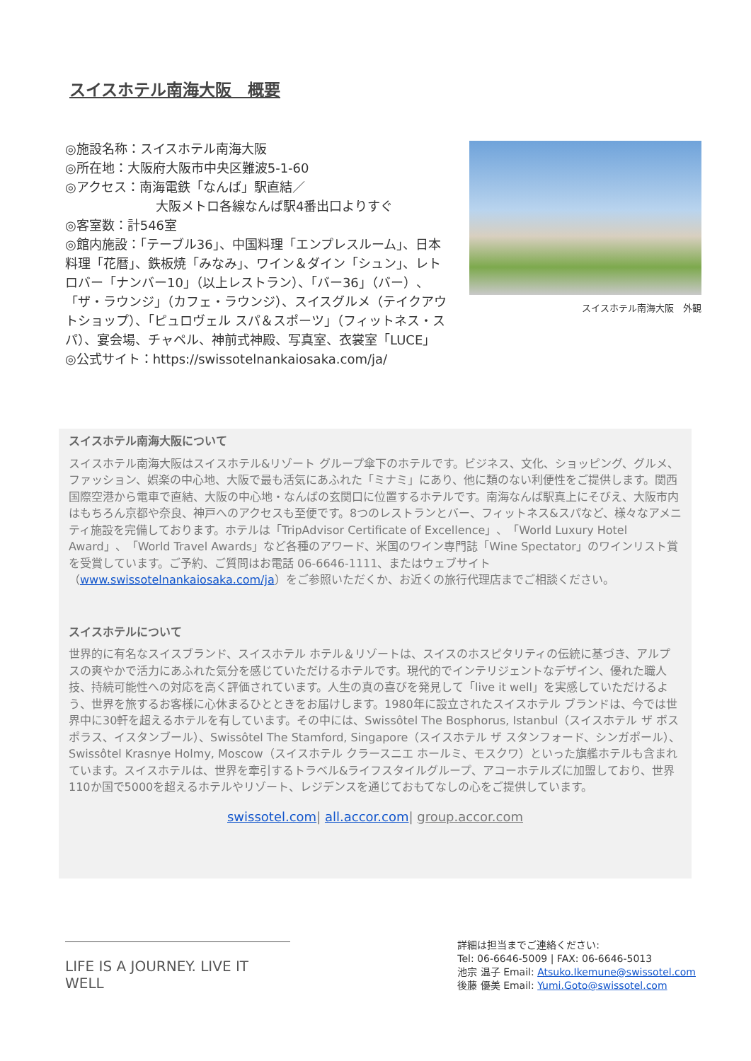スイスホテル南海大阪　概要
◎施設名称：スイスホテル南海大阪
◎所在地：大阪府大阪市中央区難波5-1-60
◎アクセス：南海電鉄「なんば」駅直結／
大阪メトロ各線なんば駅4番出口よりすぐ
◎客室数：計546室
◎館内施設：「テーブル36」、中国料理「エンプレスルーム」、日本料理「花暦」、鉄板焼「みなみ」、ワイン＆ダイン「シュン」、レトロバー「ナンバー10」（以上レストラン）、「バー36」（バー）、「ザ・ラウンジ」（カフェ・ラウンジ）、スイスグルメ（テイクアウトショップ）、「ピュロヴェル スパ＆スポーツ」（フィットネス・スパ）、宴会場、チャペル、神前式神殿、写真室、衣裳室「LUCE」
◎公式サイト：https://swissotelnankaiosaka.com/ja/
スイスホテル南海大阪　外観
スイスホテル南海大阪について
スイスホテル南海大阪はスイスホテル&リゾート グループ傘下のホテルです。ビジネス、文化、ショッピング、グルメ、ファッション、娯楽の中心地、大阪で最も活気にあふれた「ミナミ」にあり、他に類のない利便性をご提供します。関西国際空港から電車で直結、大阪の中心地・なんばの玄関口に位置するホテルです。南海なんば駅真上にそびえ、大阪市内はもちろん京都や奈良、神戸へのアクセスも至便です。8つのレストランとバー、フィットネス&スパなど、様々なアメニティ施設を完備しております。ホテルは「TripAdvisor Certificate of Excellence」、「World Luxury Hotel Award」、「World Travel Awards」など各種のアワード、米国のワイン専門誌「Wine Spectator」のワインリスト賞を受賞しています。ご予約、ご質問はお電話 06-6646-1111、またはウェブサイト（www.swissotelnankaiosaka.com/ja）をご参照いただくか、お近くの旅行代理店までご相談ください。
スイスホテルについて
世界的に有名なスイスブランド、スイスホテル ホテル＆リゾートは、スイスのホスピタリティの伝統に基づき、アルプスの爽やかで活力にあふれた気分を感じていただけるホテルです。現代的でインテリジェントなデザイン、優れた職人技、持続可能性への対応を高く評価されています。人生の真の喜びを発見して「live it well」を実感していただけるよう、世界を旅するお客様に心休まるひとときをお届けします。1980年に設立されたスイスホテル ブランドは、今では世界中に30軒を超えるホテルを有しています。その中には、Swissôtel The Bosphorus, Istanbul（スイスホテル ザ ボスポラス、イスタンブール）、Swissôtel The Stamford, Singapore（スイスホテル ザ スタンフォード、シンガポール）、Swissôtel Krasnye Holmy, Moscow（スイスホテル クラースニエ ホールミ、モスクワ）といった旗艦ホテルも含まれています。スイスホテルは、世界を牽引するトラベル&ライフスタイルグループ、アコーホテルズに加盟しており、世界110か国で5000を超えるホテルやリゾート、レジデンスを通じておもてなしの心をご提供しています。
swissotel.com| all.accor.com| group.accor.com
LIFE IS A JOURNEY. LIVE IT WELL
詳細は担当までご連絡ください:
Tel: 06-6646-5009 | FAX: 06-6646-5013
池宗 温子 Email: Atsuko.Ikemune@swissotel.com
後藤 優美 Email: Yumi.Goto@swissotel.com